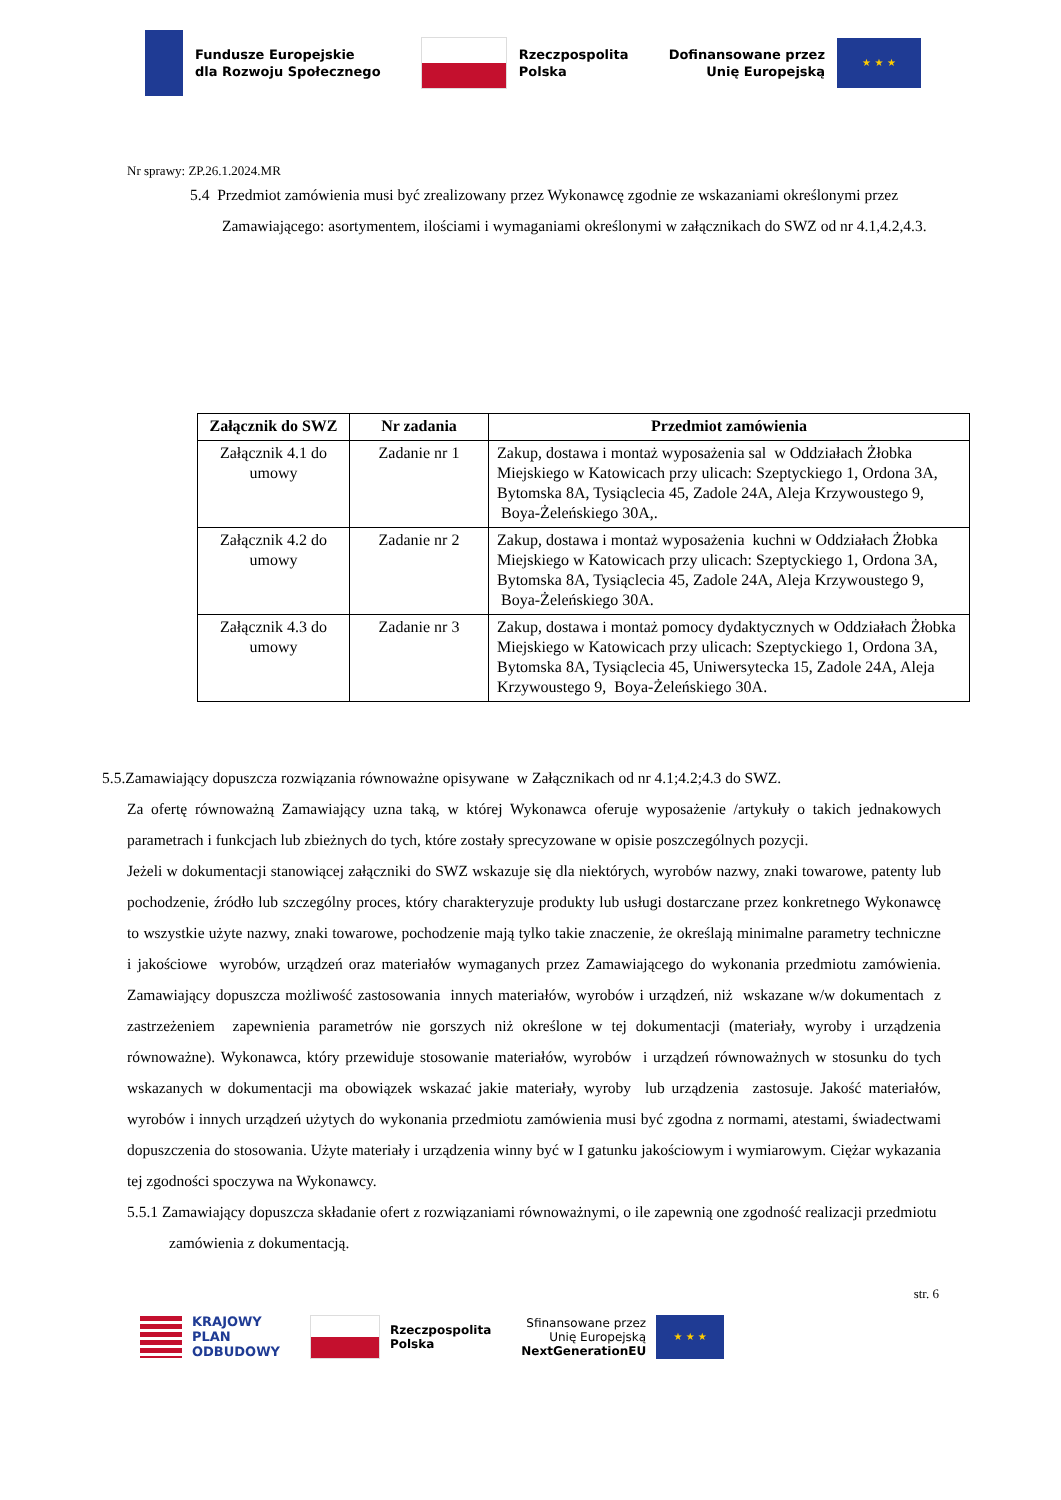Fundusze Europejskie
dla Rozwoju Społecznego
Rzeczpospolita
Polska
Dofinansowane przez
Unię Europejską ★ ★ ★
Nr sprawy: ZP.26.1.2024.MR
5.4 Przedmiot zamówienia musi być zrealizowany przez Wykonawcę zgodnie ze wskazaniami określonymi przez Zamawiającego: asortymentem, ilościami i wymaganiami określonymi w załącznikach do SWZ od nr 4.1,4.2,4.3.
| Załącznik do SWZ | Nr zadania | Przedmiot zamówienia |
| --- | --- | --- |
| Załącznik 4.1 do umowy | Zadanie nr 1 | Zakup, dostawa i montaż wyposażenia sal w Oddziałach Żłobka Miejskiego w Katowicach przy ulicach: Szeptyckiego 1, Ordona 3A, Bytomska 8A, Tysiąclecia 45, Zadole 24A, Aleja Krzywoustego 9, Boya-Żeleńskiego 30A,. |
| Załącznik 4.2 do umowy | Zadanie nr 2 | Zakup, dostawa i montaż wyposażenia kuchni w Oddziałach Żłobka Miejskiego w Katowicach przy ulicach: Szeptyckiego 1, Ordona 3A, Bytomska 8A, Tysiąclecia 45, Zadole 24A, Aleja Krzywoustego 9, Boya-Żeleńskiego 30A. |
| Załącznik 4.3 do umowy | Zadanie nr 3 | Zakup, dostawa i montaż pomocy dydaktycznych w Oddziałach Żłobka Miejskiego w Katowicach przy ulicach: Szeptyckiego 1, Ordona 3A, Bytomska 8A, Tysiąclecia 45, Uniwersytecka 15, Zadole 24A, Aleja Krzywoustego 9, Boya-Żeleńskiego 30A. |
5.5.Zamawiający dopuszcza rozwiązania równoważne opisywane w Załącznikach od nr 4.1;4.2;4.3 do SWZ.
Za ofertę równoważną Zamawiający uzna taką, w której Wykonawca oferuje wyposażenie /artykuły o takich jednakowych parametrach i funkcjach lub zbieżnych do tych, które zostały sprecyzowane w opisie poszczególnych pozycji.
Jeżeli w dokumentacji stanowiącej załączniki do SWZ wskazuje się dla niektórych, wyrobów nazwy, znaki towarowe, patenty lub pochodzenie, źródło lub szczególny proces, który charakteryzuje produkty lub usługi dostarczane przez konkretnego Wykonawcę to wszystkie użyte nazwy, znaki towarowe, pochodzenie mają tylko takie znaczenie, że określają minimalne parametry techniczne i jakościowe wyrobów, urządzeń oraz materiałów wymaganych przez Zamawiającego do wykonania przedmiotu zamówienia. Zamawiający dopuszcza możliwość zastosowania innych materiałów, wyrobów i urządzeń, niż wskazane w/w dokumentach z zastrzeżeniem zapewnienia parametrów nie gorszych niż określone w tej dokumentacji (materiały, wyroby i urządzenia równoważne). Wykonawca, który przewiduje stosowanie materiałów, wyrobów i urządzeń równoważnych w stosunku do tych wskazanych w dokumentacji ma obowiązek wskazać jakie materiały, wyroby lub urządzenia zastosuje. Jakość materiałów, wyrobów i innych urządzeń użytych do wykonania przedmiotu zamówienia musi być zgodna z normami, atestami, świadectwami dopuszczenia do stosowania. Użyte materiały i urządzenia winny być w I gatunku jakościowym i wymiarowym. Ciężar wykazania tej zgodności spoczywa na Wykonawcy.
5.5.1 Zamawiający dopuszcza składanie ofert z rozwiązaniami równoważnymi, o ile zapewnią one zgodność realizacji przedmiotu zamówienia z dokumentacją.
str. 6
KRAJOWY
PLAN
ODBUDOWY
Rzeczpospolita
Polska
Sfinansowane przez
Unię Europejską
NextGenerationEU ★ ★ ★